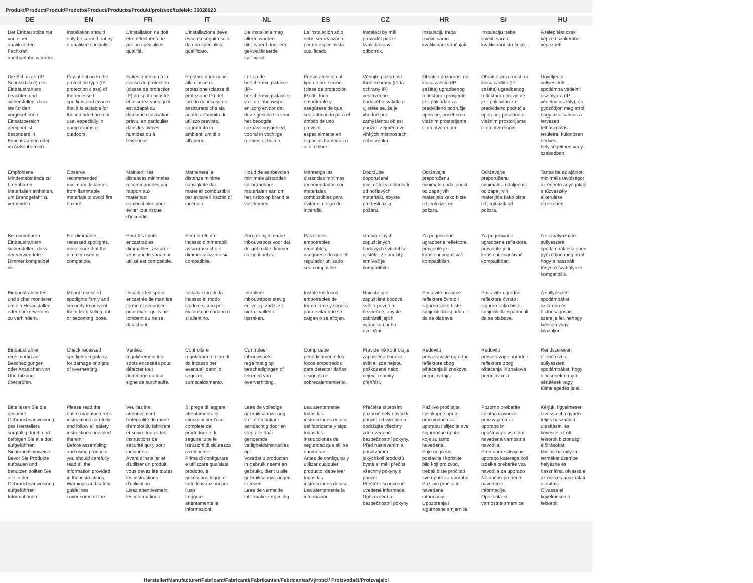Produkt/Product/Produit/Prodotto/Product/Producto/Produkt/proizvod/Izdelek: 30828023
| DE | EN | FR | IT | NL | ES | CZ | HR | SI | HU |
| --- | --- | --- | --- | --- | --- | --- | --- | --- | --- |
| Der Einbau sollte nur von einer qualifizierten Fachkraft durchgeführt werden. | Installation should only be carried out by a qualified specialist. | L'installation ne doit être effectuée que par un spécialiste qualifié. | L'installazione deve essere eseguita solo da uno specialista qualificato. | De installatie mag alleen worden uitgevoerd door een gekwalificeerde specialist. | La instalación sólo debe ser realizada por un especialista cualificado. | Instalaci by měl provádět pouze kvalifikovaný odborník. | Instalaciju treba izvršiti samo kvalificirani stručnjak. | Instalaciju treba izvršiti samo kvalificirani stručnjak. | A telepítést csak képzett szakember végezheti. |
| Die Schutzart (IP-Schutzklasse) des Einbaustrahlers beachten und sicherstellen, dass sie für den vorgesehenen Einsatzbereich geeignet ist, besonders in Feuchträumen oder im Außenbereich. | Pay attention to the protection type (IP protection class) of the recessed spotlight and ensure that it is suitable for the intended area of use, especially in damp rooms or outdoors. | Faites attention à la classe de protection (classe de protection IP) du spot encastré et assurez-vous qu'il est adapté au domaine d'utilisation prévu, en particulier dans les pièces humides ou à l'extérieur. | Prestare attenzione alla classe di protezione (classe di protezione IP) del faretto da incasso e assicurarsi che sia adatto all'ambito di utilizzo previsto, soprattutto in ambienti umidi o all'aperto. | Let op de beschermingsklasse (IP-beschermingsklasse) van de inbouwspot en zorg ervoor dat deze geschikt is voor het beoogde toepassingsgebied, vooral in vochtige ruimtes of buiten. | Preste atención al tipo de protección (clase de protección IP) del foco empotrable y asegúrese de que sea adecuado para el ámbito de uso previsto, especialmente en espacios húmedos o al aire libre. | Věnujte pozornost třídě ochrany (třída ochrany IP) vestavného bodového svítidla a ujistěte se, že je vhodné pro zamýšlenou oblast použití, zejména ve vlhkých místnostech nebo venku. | Obratite pozornost na klasu zaštite (IP zaštita) ugradbenog reflektora i provjerite je li prikladan za predviđeno područje uporabe, posebno u vlažnim prostorijama ili na otvorenom. | Obratite pozornost na klasu zaštite (IP zaštita) ugradbenog reflektora i provjerite je li prikladan za predviđeno područje uporabe, posebno u vlažnim prostorijama ili na otvorenom. | Ügyeljen a süllyesztett spotlámpa védelmi osztályára (IP védelmi osztály), és győződjön meg arról, hogy az alkalmas a tervezett felhasználási területre, különösen nedves helyiségekben vagy szabadban. |
| Empfohlene Mindestabstände zu brennbaren Materialien einhalten, um Brandgefahr zu vermeiden. | Observe recommended minimum distances from flammable materials to avoid fire hazard. | Maintenir les distances minimales recommandées par rapport aux matériaux combustibles pour éviter tout risque d'incendie. | Mantenere le distanze minime consigliate dai materiali combustibili per evitare il rischio di incendio. | Houd de aanbevolen minimale afstanden tot brandbare materialen aan om het risico op brand te voorkomen. | Mantenga las distancias mínimas recomendadas con materiales combustibles para evitar el riesgo de incendio. | Dodržujte doporučené minimální vzdálenosti od hořlavých materiálů, abyste předešli riziku požáru. | Održavajte preporučenu minimalnu udaljenost od zapaljivih materijala kako biste izbjegli rizik od požara. | Održavajte preporučenu minimalnu udaljenost od zapaljivih materijala kako biste izbjegli rizik od požara. | Tartsa be az ajánlott minimális távolságot az éghető anyagoktól a tűzveszély elkerülése érdekében. |
| Bei dimmbaren Einbaustrahlern sicherstellen, dass der verwendete Dimmer kompatibel ist. | For dimmable recessed spotlights, make sure that the dimmer used is compatible. | Pour les spots encastrables dimmables, assurez-vous que le variateur utilisé est compatible. | Per i faretti da incasso dimmerabili, assicurarsi che il dimmer utilizzato sia compatibile. | Zorg er bij dimbare inbouwspots voor dat de gebruikte dimmer compatibel is. | Para focos empotrables regulables, asegúrese de que el regulador utilizado sea compatible. | stmívatelných zapuštěných bodových svítidel se ujistěte, že použitý stmívač je kompatibilní. | Za prigušivane ugradbene reflektore, provjerite je li korišteni prigušivač kompatibilan. | Za prigušivane ugradbene reflektore, provjerite je li korišteni prigušivač kompatibilan. | A szabályozható süllyesztett spotlámpák esetében győződjön meg arról, hogy a használt fényerő-szabályozó kompatibilis. |
| Einbaustrahler fest und sicher montieren, um ein Herausfallen oder Lockerwerden zu verhindern. | Mount recessed spotlights firmly and securely to prevent them from falling out or becoming loose. | Installez les spots encastrés de manière ferme et sécurisée pour éviter qu'ils ne tombent ou ne se détachent. | Installa i faretti da incasso in modo saldo e sicuro per evitare che cadano o si allentino. | Installeer inbouwspots stevig en veilig, zodat ze niet uitvallen of losraken. | Instale los focos empotrables de forma firme y segura para evitar que se caigan o se aflojen. | Nainstalujte zapuštěná bodová světla pevně a bezpečně, abyste zabránili jejich vypadnutí nebo uvolnění. | Postavite ugradne reflektore čvrsto i sigurno kako biste spriječili da ispadnu ili da se olabave. | Postavite ugradne reflektore čvrsto i sigurno kako biste spriječili da ispadnu ili da se olabave. | A süllyesztett spotlámpákat szilárdan és biztonságosan szerelje fel, nehogy kiessen vagy kilazuljon. |
| Einbaustrahler regelmäßig auf Beschädigungen oder Anzeichen von Überhitzung überprüfen. | Check recessed spotlights regularly for damage or signs of overheating. | Vérifiez régulièrement les spots encastrés pour détecter tout dommage ou tout signe de surchauffe. | Controllare regolarmente i faretti da incasso per eventuali danni o segni di surriscaldamento. | Controleer inbouwspots regelmatig op beschadigingen of tekenen van oververhitting. | Compruebe periódicamente los focos empotrados para detectar daños o signos de sobrecalentamiento. | Pravidelně kontrolujte zapuštěná bodová světla, zda nejsou poškozená nebo nejeví známky přehřátí. | Redovito provjeravajte ugradne reflektore zbog oštećenja ili znakova pregrijavanja. | Redovito provjeravajte ugradne reflektore zbog oštećenja ili znakova pregrijavanja. | Rendszeresen ellenőrizze a süllyesztett spotlámpákat, hogy nincsenek-e rajta sérülések vagy túlmelegedés jelei. |
| Bitte lesen Sie die gesamte Gebrauchsanweisung des Herstellers sorgfältig durch und befolgen Sie alle dort aufgeführten Sicherheitshinweise. Bevor Sie Produkte aufbauen und benutzen sollten Sie alle in der Gebrauchsanweisung aufgeführten Informationen | Please read the entire manufacturer's instructions carefully and follow all safety instructions provided therein. Before assembling and using products, you should carefully read all the information provided in the instructions. Warnings and safety guidelines cover some of the | Veuillez lire attentivement l'intégralité du mode d'emploi du fabricant et suivre toutes les instructions de sécurité qui y sont indiquées. Avant d'installer et d'utiliser un produit, vous devez lire toutes les instructions d'utilisation Lisez attentivement les informations | Si prega di leggere attentamente le istruzioni per l'uso complete del produttore e di seguire tutte le istruzioni di sicurezza ivi elencate. Prima di configurare e utilizzare qualsiasi prodotto, è necessario leggere tutte le istruzioni per l'uso Leggere attentamente le informazioni | Lees de volledige gebruiksaanwijzing van de fabrikant aandachtig door en volg alle daar genoemde veiligheidsinstructies op. Voordat u producten in gebruik neemt en gebruikt, dient u alle gebruiksaanwijzingen te lezen Lees de vermelde informatie zorgvuldig | Lea atentamente todas las instrucciones de uso del fabricante y siga todas las instrucciones de seguridad que allí se enumeran. Antes de configurar y utilizar cualquier producto, debe leer todas las instrucciones de uso. Lea atentamente la información | Přečtěte si prosím pozorně celý návod k použití od výrobce a dodržujte všechny zde uvedené bezpečnostní pokyny. Před nastavením a používáním jakýchkoli produktů byste si měli přečíst všechny pokyny k použití Přečtěte si pozorně uvedené informace. Upozornění a bezpečnostní pokyny | Pažljivo pročitajte cjelokupne upute proizvođača za uporabu i slijedite sve sigurnosne upute koje su tamo navedene. Prije nego što postavite i koristite bilo koji proizvod, trebali biste pročitati sve upute za uporabu Pažljivo pročitajte navedene informacije. Upozorenja i sigurnosne smjernice | Pozorno preberite celotna navodila proizvajalca za uporabo in upoštevajte vsa tam navedena varnostna navodila. Pred namestitvijo in uporabo katerega koli izdelka preberite vsa navodila za uporabo Natančno preberite navedene informacije. Opozorila in varnostne smernice | Kérjük, figyelmesen olvassa el a gyártó teljes használati utasítását, és kövesse az ott felsorolt biztonsági előírásokat. Mielőtt bármilyen terméket üzembe helyezne és használna, olvassa el az összes használati utasítást Olvassa el figyelmesen a felsorolt |
Hersteller/Manufacturer/Fabricant/Fabricanti/Fabrikanten/Fabricantes/Výrobci/ Proizvođači/Proizvajalci